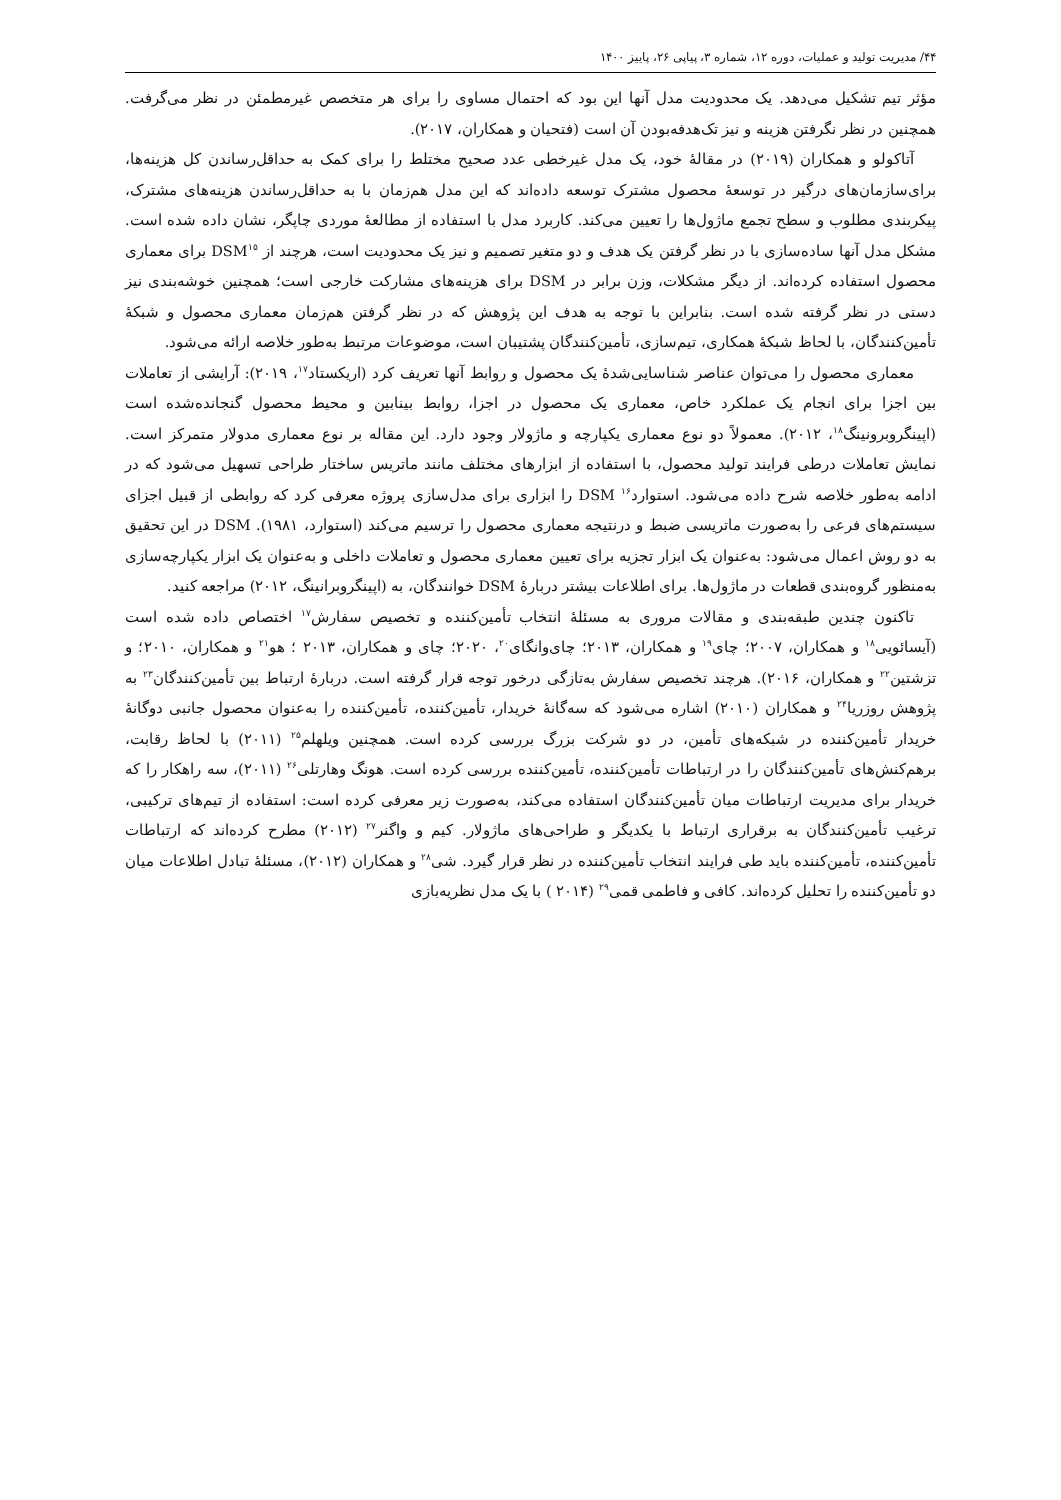۴۴/ مدیریت تولید و عملیات، دوره ۱۲، شماره ۳، پیاپی ۲۶، پاییز ۱۴۰۰
مؤثر تیم تشکیل می‌دهد. یک محدودیت مدل آنها این بود که احتمال مساوی را برای هر متخصص غیرمطمئن در نظر می‌گرفت. همچنین در نظر نگرفتن هزینه و نیز تک‌هدفه‌بودن آن است (فتحیان و همکاران، ۲۰۱۷).
آتاکولو و همکاران (۲۰۱۹) در مقالهٔ خود، یک مدل غیرخطی عدد صحیح مختلط را برای کمک به حداقل‌رساندن کل هزینه‌ها، برای‌سازمان‌های درگیر در توسعهٔ محصول مشترک توسعه داده‌اند که این مدل هم‌زمان با به حداقل‌رساندن هزینه‌های مشترک، پیکربندی مطلوب و سطح تجمع ماژول‌ها را تعیین می‌کند. کاربرد مدل با استفاده از مطالعهٔ موردی چاپگر، نشان داده شده است. مشکل مدل آنها ساده‌سازی با در نظر گرفتن یک هدف و دو متغیر تصمیم و نیز یک محدودیت است، هرچند از DSM<sup>۱۵</sup> برای معماری محصول استفاده کرده‌اند. از دیگر مشکلات، وزن برابر در DSM برای هزینه‌های مشارکت خارجی است؛ همچنین خوشه‌بندی نیز دستی در نظر گرفته شده است. بنابراین با توجه به هدف این پژوهش که در نظر گرفتن هم‌زمان معماری محصول و شبکهٔ تأمین‌کنندگان، با لحاظ شبکهٔ همکاری، تیم‌سازی، تأمین‌کنندگان پشتیبان است، موضوعات مرتبط به‌طور خلاصه ارائه می‌شود.
معماری محصول را می‌توان عناصر شناسایی‌شدهٔ یک محصول و روابط آنها تعریف کرد (اریکستاد<sup>۱۷</sup>، ۲۰۱۹): آرایشی از تعاملات بین اجزا برای انجام یک عملکرد خاص، معماری یک محصول در اجزا، روابط بینابین و محیط محصول گنجانده‌شده است (اپینگروبرونینگ<sup>۱۸</sup>، ۲۰۱۲). معمولاً دو نوع معماری یکپارچه و ماژولار وجود دارد. این مقاله بر نوع معماری مدولار متمرکز است. نمایش تعاملات درطی فرایند تولید محصول، با استفاده از ابزارهای مختلف مانند ماتریس ساختار طراحی تسهیل می‌شود که در ادامه به‌طور خلاصه شرح داده می‌شود. استوارد<sup>۱۶</sup> DSM را ابزاری برای مدل‌سازی پروژه معرفی کرد که روابطی از قبیل اجزای سیستم‌های فرعی را به‌صورت ماتریسی ضبط و درنتیجه معماری محصول را ترسیم می‌کند (استوارد، ۱۹۸۱). DSM در این تحقیق به دو روش اعمال می‌شود: به‌عنوان یک ابزار تجزیه برای تعیین معماری محصول و تعاملات داخلی و به‌عنوان یک ابزار یکپارچه‌سازی به‌منظور گروه‌بندی قطعات در ماژول‌ها. برای اطلاعات بیشتر دربارهٔ DSM خوانندگان، به (اپینگروبرانینگ، ۲۰۱۲) مراجعه کنید.
تاکنون چندین طبقه‌بندی و مقالات مروری به مسئلهٔ انتخاب تأمین‌کننده و تخصیص سفارش<sup>۱۷</sup> اختصاص داده شده است (آیسائویی<sup>۱۸</sup> و همکاران، ۲۰۰۷؛ چای<sup>۱۹</sup> و همکاران، ۲۰۱۳؛ چای‌وانگای<sup>۲۰</sup>، ۲۰۲۰؛ چای و همکاران، ۲۰۱۳ ؛ هو<sup>۲۱</sup> و همکاران، ۲۰۱۰؛ و تزشتین<sup>۲۲</sup> و همکاران، ۲۰۱۶). هرچند تخصیص سفارش به‌تازگی درخور توجه قرار گرفته است. دربارهٔ ارتباط بین تأمین‌کنندگان<sup>۲۳</sup> به پژوهش روزریا<sup>۲۴</sup> و همکاران (۲۰۱۰) اشاره می‌شود که سه‌گانهٔ خریدار، تأمین‌کننده، تأمین‌کننده را به‌عنوان محصول جانبی دوگانهٔ خریدار تأمین‌کننده در شبکه‌های تأمین، در دو شرکت بزرگ بررسی کرده است. همچنین ویلهلم<sup>۲۵</sup> (۲۰۱۱) با لحاظ رقابت، برهم‌کنش‌های تأمین‌کنندگان را در ارتباطات تأمین‌کننده، تأمین‌کننده بررسی کرده است. هونگ وهارتلی<sup>۲۶</sup> (۲۰۱۱)، سه راهکار را که خریدار برای مدیریت ارتباطات میان تأمین‌کنندگان استفاده می‌کند، به‌صورت زیر معرفی کرده است: استفاده از تیم‌های ترکیبی، ترغیب تأمین‌کنندگان به برقراری ارتباط با یکدیگر و طراحی‌های ماژولار. کیم و واگنر<sup>۲۷</sup> (۲۰۱۲) مطرح کرده‌اند که ارتباطات تأمین‌کننده، تأمین‌کننده باید طی فرایند انتخاب تأمین‌کننده در نظر قرار گیرد. شی<sup>۲۸</sup> و همکاران (۲۰۱۲)، مسئلهٔ تبادل اطلاعات میان دو تأمین‌کننده را تحلیل کرده‌اند. کافی و فاطمی قمی<sup>۲۹</sup> (۲۰۱۴ ) با یک مدل نظریه‌بازی